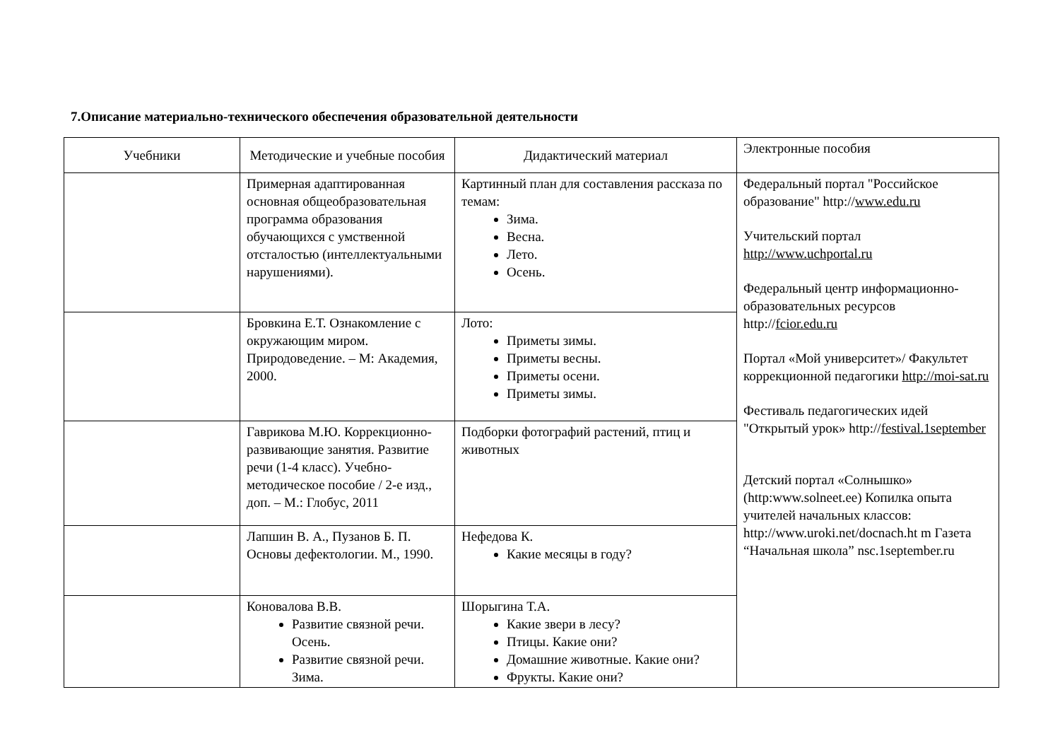7.Описание материально-технического обеспечения образовательной деятельности
| Учебники | Методические и учебные пособия | Дидактический материал | Электронные пособия |
| --- | --- | --- | --- |
| | Примерная адаптированная основная общеобразовательная программа образования обучающихся с умственной отсталостью (интеллектуальными нарушениями). | Картинный план для составления рассказа по темам: Зима. Весна. Лето. Осень. | Федеральный портал "Российское образование" http:// www.edu.ru Учительский портал http://www.uchportal.ru Федеральный центр информационно-образовательных ресурсов http:// fcior.edu.ru Портал «Мой университет»/ Факультет коррекционной педагогики http://moi-sat.ru Фестиваль педагогических идей "Открытый урок» http:// festival.1september Детский портал «Солнышко» (http:www.solneet.ee) Копилка опыта учителей начальных классов: http://www.uroki.net/docnach.ht m Газета “Начальная школа” nsc.1september.ru |
| | Бровкина Е.Т. Ознакомление с окружающим миром. Природоведение. – М: Академия, 2000. | Лото: Приметы зимы. Приметы весны. Приметы осени. Приметы зимы. | |
| | Гаврикова М.Ю. Коррекционно- развивающие занятия. Развитие речи (1-4 класс). Учебно-методическое пособие / 2-е изд., доп. – М.: Глобус, 2011 | Подборки фотографий растений, птиц и животных | |
| | Лапшин В. А., Пузанов Б. П. Основы дефектологии. М., 1990. | Нефедова К. Какие месяцы в году? | |
| | Коновалова В.В. Развитие связной речи. Осень. Развитие связной речи. Зима. | Шорыгина Т.А. Какие звери в лесу? Птицы. Какие они? Домашние животные. Какие они? Фрукты. Какие они? | |